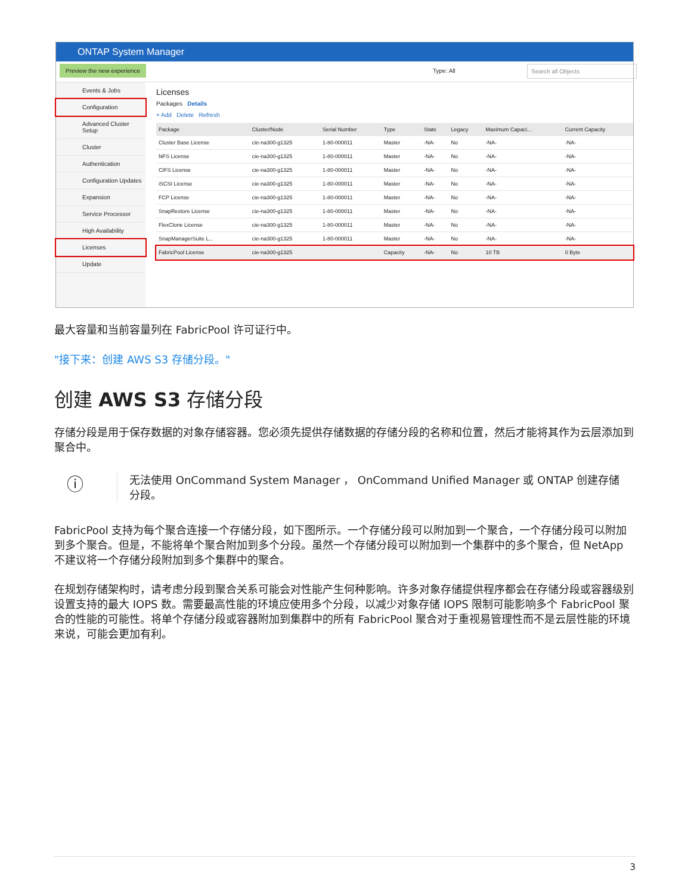ONTAP System Manager
Preview the new experience
Type: All
Search all Objects
Events & Jobs
Configuration
Advanced Cluster Setup
Cluster
Authentication
Configuration Updates
Expansion
Service Processor
High Availability
Licenses
Update
Licenses
Packages Details
+ Add Delete Refresh
| Package | Cluster/Node | Serial Number | Type | State | Legacy | Maximum Capaci... | Current Capacity |
| --- | --- | --- | --- | --- | --- | --- | --- |
| Cluster Base License | cie-na300-g1325 | 1-80-000011 | Master | -NA- | No | -NA- | -NA- |
| NFS License | cie-na300-g1325 | 1-80-000011 | Master | -NA- | No | -NA- | -NA- |
| CIFS License | cie-na300-g1325 | 1-80-000011 | Master | -NA- | No | -NA- | -NA- |
| iSCSI License | cie-na300-g1325 | 1-80-000011 | Master | -NA- | No | -NA- | -NA- |
| FCP License | cie-na300-g1325 | 1-80-000011 | Master | -NA- | No | -NA- | -NA- |
| SnapRestore License | cie-na300-g1325 | 1-80-000011 | Master | -NA- | No | -NA- | -NA- |
| FlexClone License | cie-na300-g1325 | 1-80-000011 | Master | -NA- | No | -NA- | -NA- |
| SnapManagerSuite L... | cie-na300-g1325 | 1-80-000011 | Master | -NA- | No | -NA- | -NA- |
| FabricPool License | cie-na300-g1325 | | Capacity | -NA- | No | 10 TB | 0 Byte |
最大容量和当前容量列在 FabricPool 许可证行中。
"接下来：创建 AWS S3 存储分段。"
创建 AWS S3 存储分段
存储分段是用于保存数据的对象存储容器。您必须先提供存储数据的存储分段的名称和位置，然后才能将其作为云层添加到聚合中。
ⓘ 无法使用 OnCommand System Manager ， OnCommand Unified Manager 或 ONTAP 创建存储分段。
FabricPool 支持为每个聚合连接一个存储分段，如下图所示。一个存储分段可以附加到一个聚合，一个存储分段可以附加到多个聚合。但是，不能将单个聚合附加到多个分段。虽然一个存储分段可以附加到一个集群中的多个聚合，但 NetApp 不建议将一个存储分段附加到多个集群中的聚合。
在规划存储架构时，请考虑分段到聚合关系可能会对性能产生何种影响。许多对象存储提供程序都会在存储分段或容器级别设置支持的最大 IOPS 数。需要最高性能的环境应使用多个分段，以减少对象存储 IOPS 限制可能影响多个 FabricPool 聚合的性能的可能性。将单个存储分段或容器附加到集群中的所有 FabricPool 聚合对于重视易管理性而不是云层性能的环境来说，可能会更加有利。
3